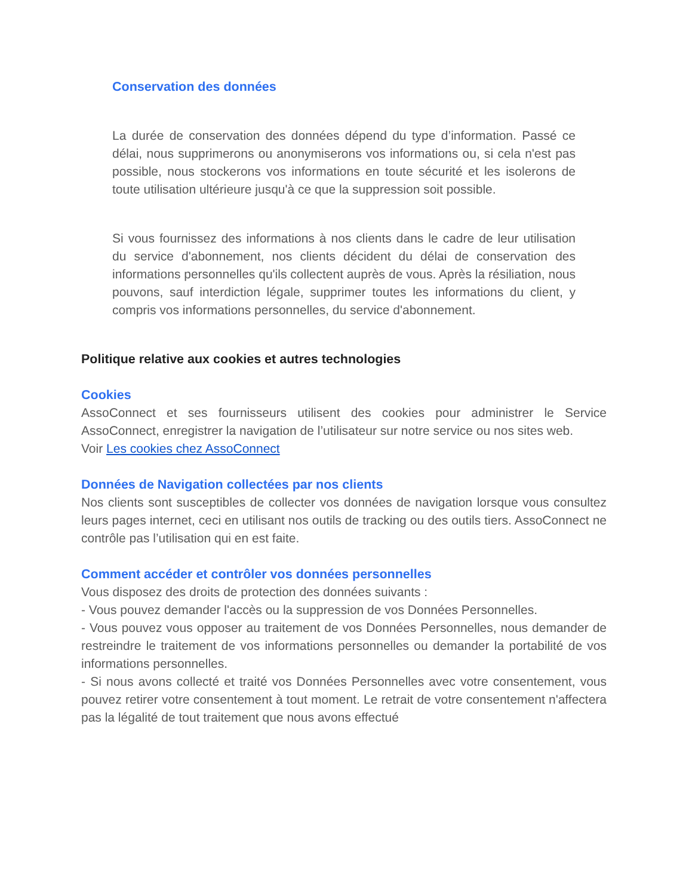Conservation des données
La durée de conservation des données dépend du type d’information. Passé ce délai, nous supprimerons ou anonymiserons vos informations ou, si cela n'est pas possible, nous stockerons vos informations en toute sécurité et les isolerons de toute utilisation ultérieure jusqu'à ce que la suppression soit possible.
Si vous fournissez des informations à nos clients dans le cadre de leur utilisation du service d'abonnement, nos clients décident du délai de conservation des informations personnelles qu'ils collectent auprès de vous. Après la résiliation, nous pouvons, sauf interdiction légale, supprimer toutes les informations du client, y compris vos informations personnelles, du service d'abonnement.
Politique relative aux cookies et autres technologies
Cookies
AssoConnect et ses fournisseurs utilisent des cookies pour administrer le Service AssoConnect, enregistrer la navigation de l’utilisateur sur notre service ou nos sites web.
Voir Les cookies chez AssoConnect
Données de Navigation collectées par nos clients
Nos clients sont susceptibles de collecter vos données de navigation lorsque vous consultez leurs pages internet, ceci en utilisant nos outils de tracking ou des outils tiers. AssoConnect ne contrôle pas l’utilisation qui en est faite.
Comment accéder et contrôler vos données personnelles
Vous disposez des droits de protection des données suivants :
- Vous pouvez demander l'accès ou la suppression de vos Données Personnelles.
- Vous pouvez vous opposer au traitement de vos Données Personnelles, nous demander de restreindre le traitement de vos informations personnelles ou demander la portabilité de vos informations personnelles.
- Si nous avons collecté et traité vos Données Personnelles avec votre consentement, vous pouvez retirer votre consentement à tout moment. Le retrait de votre consentement n'affectera pas la légalité de tout traitement que nous avons effectué